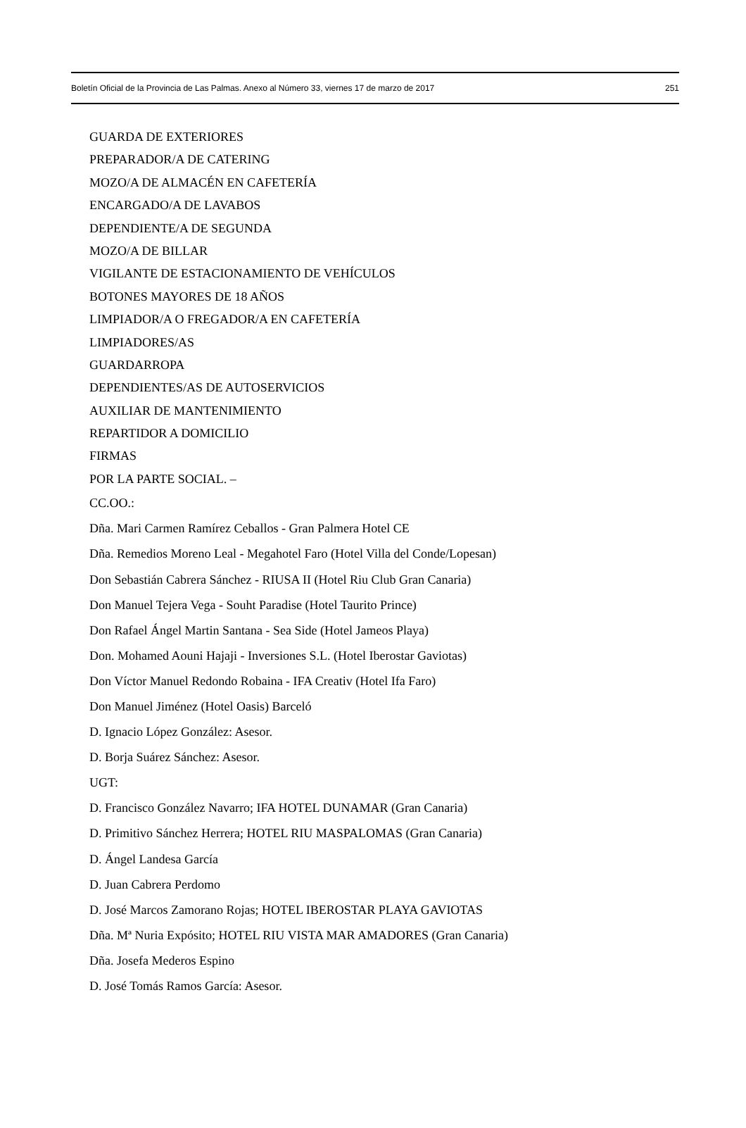Boletín Oficial de la Provincia de Las Palmas. Anexo al Número 33, viernes 17 de marzo de 2017 251
GUARDA DE EXTERIORES
PREPARADOR/A DE CATERING
MOZO/A DE ALMACÉN EN CAFETERÍA
ENCARGADO/A DE LAVABOS
DEPENDIENTE/A DE SEGUNDA
MOZO/A DE BILLAR
VIGILANTE DE ESTACIONAMIENTO DE VEHÍCULOS
BOTONES MAYORES DE 18 AÑOS
LIMPIADOR/A O FREGADOR/A EN CAFETERÍA
LIMPIADORES/AS
GUARDARROPA
DEPENDIENTES/AS DE AUTOSERVICIOS
AUXILIAR DE MANTENIMIENTO
REPARTIDOR A DOMICILIO
FIRMAS
POR LA PARTE SOCIAL. –
CC.OO.:
Dña. Mari Carmen Ramírez Ceballos - Gran Palmera Hotel CE
Dña. Remedios Moreno Leal - Megahotel Faro (Hotel Villa del Conde/Lopesan)
Don Sebastián Cabrera Sánchez - RIUSA II (Hotel Riu Club Gran Canaria)
Don Manuel Tejera Vega - Souht Paradise (Hotel Taurito Prince)
Don Rafael Ángel Martin Santana - Sea Side (Hotel Jameos Playa)
Don. Mohamed Aouni Hajaji - Inversiones S.L. (Hotel Iberostar Gaviotas)
Don Víctor Manuel Redondo Robaina - IFA Creativ (Hotel Ifa Faro)
Don Manuel Jiménez (Hotel Oasis) Barceló
D. Ignacio López González: Asesor.
D. Borja Suárez Sánchez: Asesor.
UGT:
D. Francisco González Navarro; IFA HOTEL DUNAMAR (Gran Canaria)
D. Primitivo Sánchez Herrera; HOTEL RIU MASPALOMAS (Gran Canaria)
D. Ángel Landesa García
D. Juan Cabrera Perdomo
D. José Marcos Zamorano Rojas; HOTEL IBEROSTAR PLAYA GAVIOTAS
Dña. Mª Nuria Expósito; HOTEL RIU VISTA MAR AMADORES (Gran Canaria)
Dña. Josefa Mederos Espino
D. José Tomás Ramos García: Asesor.